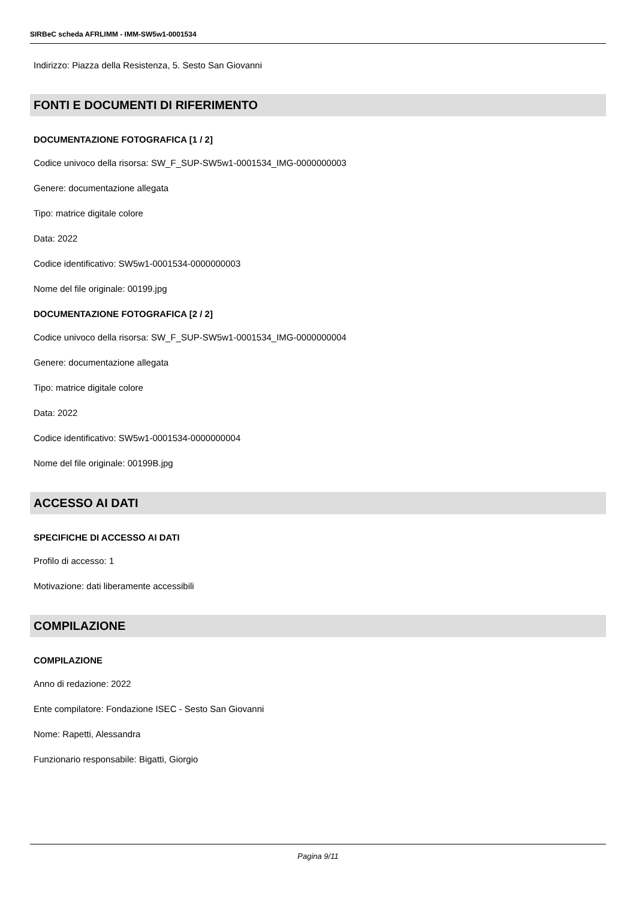SIRBeC scheda AFRLIMM - IMM-SW5w1-0001534
Indirizzo: Piazza della Resistenza, 5. Sesto San Giovanni
FONTI E DOCUMENTI DI RIFERIMENTO
DOCUMENTAZIONE FOTOGRAFICA [1 / 2]
Codice univoco della risorsa: SW_F_SUP-SW5w1-0001534_IMG-0000000003
Genere: documentazione allegata
Tipo: matrice digitale colore
Data: 2022
Codice identificativo: SW5w1-0001534-0000000003
Nome del file originale: 00199.jpg
DOCUMENTAZIONE FOTOGRAFICA [2 / 2]
Codice univoco della risorsa: SW_F_SUP-SW5w1-0001534_IMG-0000000004
Genere: documentazione allegata
Tipo: matrice digitale colore
Data: 2022
Codice identificativo: SW5w1-0001534-0000000004
Nome del file originale: 00199B.jpg
ACCESSO AI DATI
SPECIFICHE DI ACCESSO AI DATI
Profilo di accesso: 1
Motivazione: dati liberamente accessibili
COMPILAZIONE
COMPILAZIONE
Anno di redazione: 2022
Ente compilatore: Fondazione ISEC - Sesto San Giovanni
Nome: Rapetti, Alessandra
Funzionario responsabile: Bigatti, Giorgio
Pagina 9/11